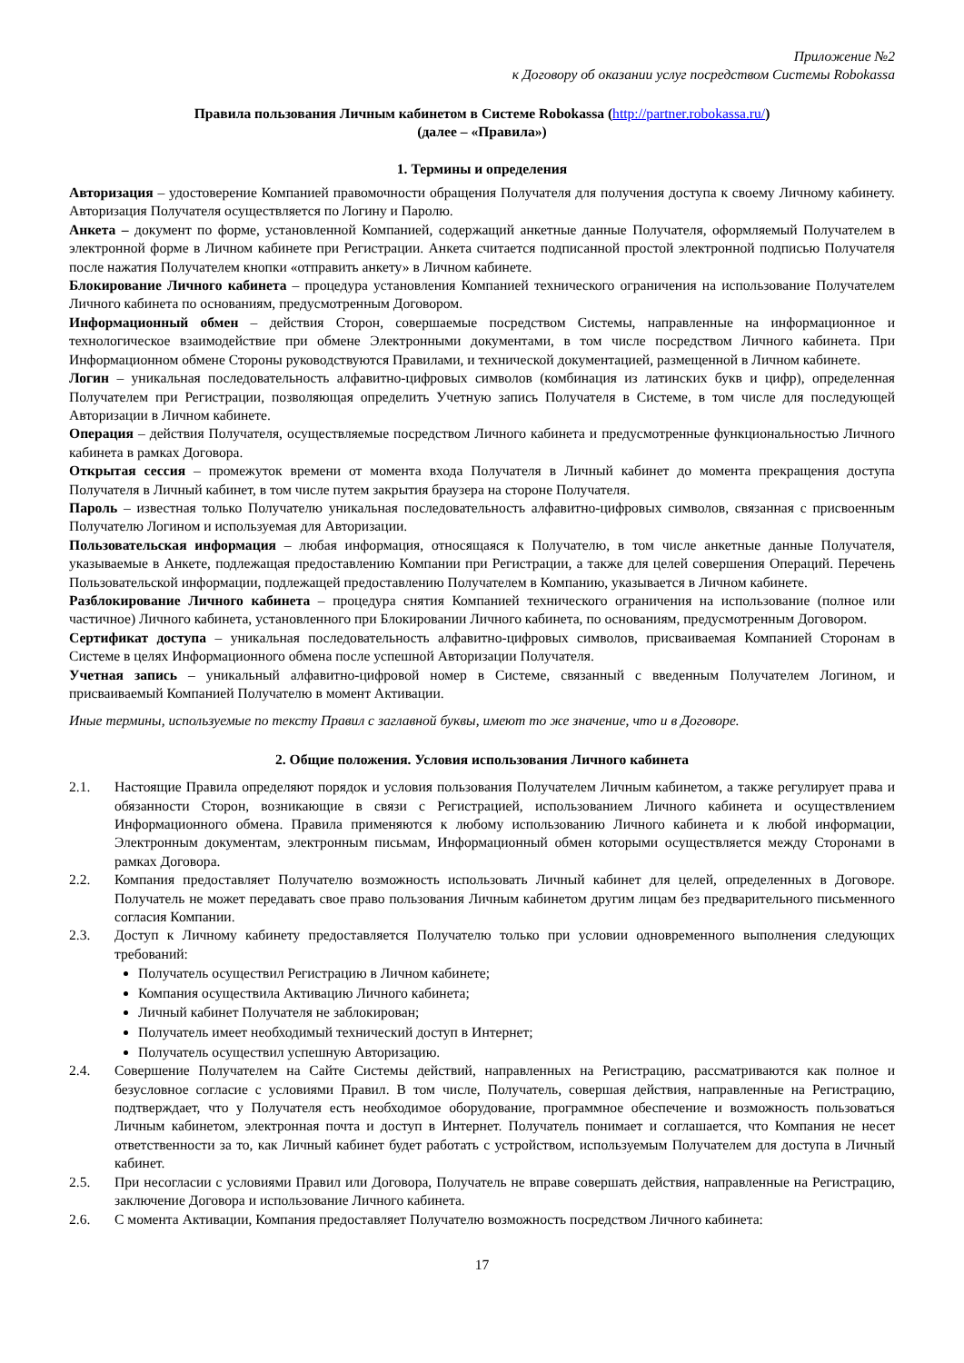Приложение №2
к Договору об оказании услуг посредством Системы Robokassa
Правила пользования Личным кабинетом в Системе Robokassa (http://partner.robokassa.ru/)
(далее – «Правила»)
1. Термины и определения
Авторизация – удостоверение Компанией правомочности обращения Получателя для получения доступа к своему Личному кабинету. Авторизация Получателя осуществляется по Логину и Паролю.
Анкета – документ по форме, установленной Компанией, содержащий анкетные данные Получателя, оформляемый Получателем в электронной форме в Личном кабинете при Регистрации. Анкета считается подписанной простой электронной подписью Получателя после нажатия Получателем кнопки «отправить анкету» в Личном кабинете.
Блокирование Личного кабинета – процедура установления Компанией технического ограничения на использование Получателем Личного кабинета по основаниям, предусмотренным Договором.
Информационный обмен – действия Сторон, совершаемые посредством Системы, направленные на информационное и технологическое взаимодействие при обмене Электронными документами, в том числе посредством Личного кабинета. При Информационном обмене Стороны руководствуются Правилами, и технической документацией, размещенной в Личном кабинете.
Логин – уникальная последовательность алфавитно-цифровых символов (комбинация из латинских букв и цифр), определенная Получателем при Регистрации, позволяющая определить Учетную запись Получателя в Системе, в том числе для последующей Авторизации в Личном кабинете.
Операция – действия Получателя, осуществляемые посредством Личного кабинета и предусмотренные функциональностью Личного кабинета в рамках Договора.
Открытая сессия – промежуток времени от момента входа Получателя в Личный кабинет до момента прекращения доступа Получателя в Личный кабинет, в том числе путем закрытия браузера на стороне Получателя.
Пароль – известная только Получателю уникальная последовательность алфавитно-цифровых символов, связанная с присвоенным Получателю Логином и используемая для Авторизации.
Пользовательская информация – любая информация, относящаяся к Получателю, в том числе анкетные данные Получателя, указываемые в Анкете, подлежащая предоставлению Компании при Регистрации, а также для целей совершения Операций. Перечень Пользовательской информации, подлежащей предоставлению Получателем в Компанию, указывается в Личном кабинете.
Разблокирование Личного кабинета – процедура снятия Компанией технического ограничения на использование (полное или частичное) Личного кабинета, установленного при Блокировании Личного кабинета, по основаниям, предусмотренным Договором.
Сертификат доступа – уникальная последовательность алфавитно-цифровых символов, присваиваемая Компанией Сторонам в Системе в целях Информационного обмена после успешной Авторизации Получателя.
Учетная запись – уникальный алфавитно-цифровой номер в Системе, связанный с введенным Получателем Логином, и присваиваемый Компанией Получателю в момент Активации.
Иные термины, используемые по тексту Правил с заглавной буквы, имеют то же значение, что и в Договоре.
2. Общие положения. Условия использования Личного кабинета
2.1. Настоящие Правила определяют порядок и условия пользования Получателем Личным кабинетом, а также регулирует права и обязанности Сторон, возникающие в связи с Регистрацией, использованием Личного кабинета и осуществлением Информационного обмена. Правила применяются к любому использованию Личного кабинета и к любой информации, Электронным документам, электронным письмам, Информационный обмен которыми осуществляется между Сторонами в рамках Договора.
2.2. Компания предоставляет Получателю возможность использовать Личный кабинет для целей, определенных в Договоре. Получатель не может передавать свое право пользования Личным кабинетом другим лицам без предварительного письменного согласия Компании.
2.3. Доступ к Личному кабинету предоставляется Получателю только при условии одновременного выполнения следующих требований:
Получатель осуществил Регистрацию в Личном кабинете;
Компания осуществила Активацию Личного кабинета;
Личный кабинет Получателя не заблокирован;
Получатель имеет необходимый технический доступ в Интернет;
Получатель осуществил успешную Авторизацию.
2.4. Совершение Получателем на Сайте Системы действий, направленных на Регистрацию, рассматриваются как полное и безусловное согласие с условиями Правил. В том числе, Получатель, совершая действия, направленные на Регистрацию, подтверждает, что у Получателя есть необходимое оборудование, программное обеспечение и возможность пользоваться Личным кабинетом, электронная почта и доступ в Интернет. Получатель понимает и соглашается, что Компания не несет ответственности за то, как Личный кабинет будет работать с устройством, используемым Получателем для доступа в Личный кабинет.
2.5. При несогласии с условиями Правил или Договора, Получатель не вправе совершать действия, направленные на Регистрацию, заключение Договора и использование Личного кабинета.
2.6. С момента Активации, Компания предоставляет Получателю возможность посредством Личного кабинета:
17